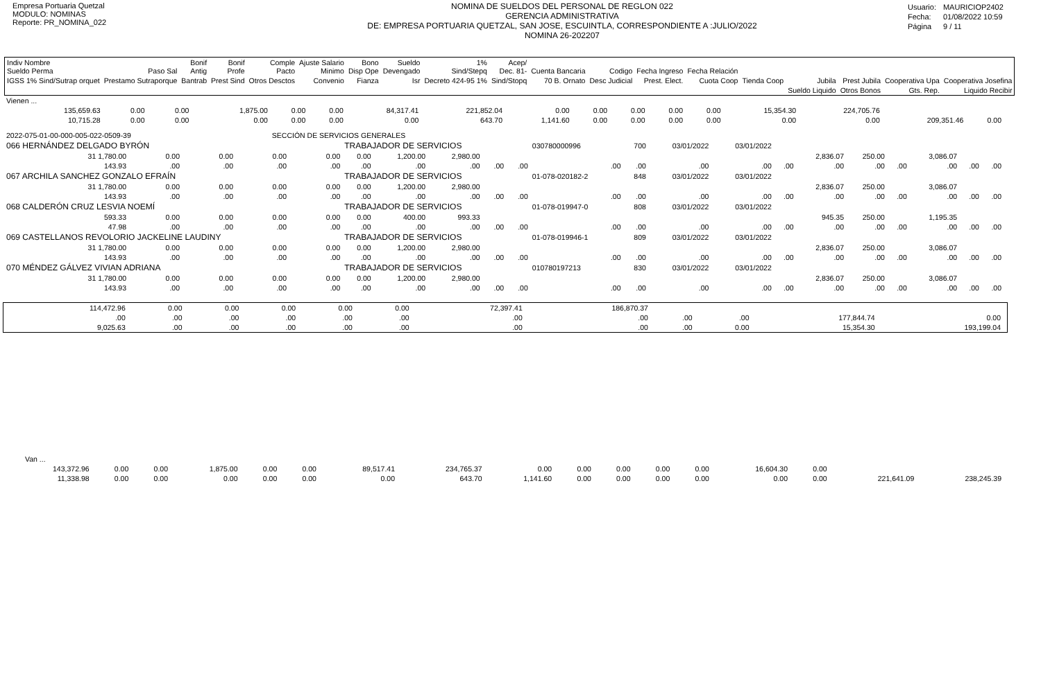Empresa Portuaria Quetzal
MODULO: NOMINAS
Reporte: PR_NOMINA_022
NOMINA DE SUELDOS DEL PERSONAL DE REGLON 022
GERENCIA ADMINISTRATIVA
DE: EMPRESA PORTUARIA QUETZAL, SAN JOSE, ESCUINTLA, CORRESPONDIENTE A :JULIO/2022
NOMINA 26-202207
| Usuario: | MAURICIOP2402 |
| Fecha: | 01/08/2022 10:59 |
| Página | 9 / 11 |
| Indiv Nombre Sueldo Perma | Paso Sal | Bonif Antig | Bonif Profe | Comple Pacto | Ajuste Salario Minimo | Bono Disp Ope | Sueldo Devengado | 1% Sind/Stepq | Acep/ Dec. 81- | Cuenta Bancaria | Codigo | Fecha Ingreso | Fecha Relación | | | | | |
| --- | --- | --- | --- | --- | --- | --- | --- | --- | --- | --- | --- | --- | --- | --- | --- | --- | --- | --- |
| IGSS 1% Sind/Sutrap orquet | Prestamo Sutraporque | Bantrab | Prest Sind | Otros Desctos | Convenio | Fianza | Isr | Decreto 424-95 1% | Sind/Stopq | 70 B. Ornato | Desc Judicial | Prest. Elect. | Cuota Coop | Tienda Coop | Jubila | Prest Jubila | Cooperativa Upa | Cooperativa Josefina |
| | | | | | | | | | | | | | | | Sueldo Liquido | Otros Bonos | Gts. Rep. | Liquido Recibir |
| Vienen ... | | | | | | | | | | | | | | | | |
| 135,659.63 | 0.00 | 0.00 | 1,875.00 | 0.00 | 0.00 | 84,317.41 | 221,852.04 | 0.00 | 0.00 | 0.00 | 0.00 | 0.00 | 15,354.30 | 224,705.76 | | |
| 10,715.28 | 0.00 | 0.00 | 0.00 | 0.00 | 0.00 | 0.00 | 643.70 | 1,141.60 | 0.00 | 0.00 | 0.00 | 0.00 | 0.00 | 0.00 | 209,351.46 | 0.00 |
| 2022-075-01-00-000-005-022-0509-39 | | | | SECCIÓN DE SERVICIOS GENERALES | | | | | | | | | | | | |
| 066 HERNÁNDEZ DELGADO BYRÓN | | | | | TRABAJADOR DE SERVICIOS | | | | | 030780000996 | 700 | 03/01/2022 | 03/01/2022 | | | | | | | |
| 31 1,780.00 | 0.00 | 0.00 | 0.00 | 0.00 | 0.00 | 1,200.00 | 2,980.00 | | | | | | | | 2,836.07 | 250.00 | | 3,086.07 | | |
| 143.93 | .00 | .00 | .00 | .00 | .00 | .00 | .00 | .00 | .00 | .00 | .00 | .00 | .00 | .00 | .00 | .00 | .00 | .00 | .00 | .00 |
| 067 ARCHILA SANCHEZ GONZALO EFRAÍN | | | | | TRABAJADOR DE SERVICIOS | | | | | 01-078-020182-2 | 848 | 03/01/2022 | 03/01/2022 | | | | | | | |
| 31 1,780.00 | 0.00 | 0.00 | 0.00 | 0.00 | 0.00 | 1,200.00 | 2,980.00 | | | | | | | | 2,836.07 | 250.00 | | 3,086.07 | | |
| 143.93 | .00 | .00 | .00 | .00 | .00 | .00 | .00 | .00 | .00 | .00 | .00 | .00 | .00 | .00 | .00 | .00 | .00 | .00 | .00 | .00 |
| 068 CALDERÓN CRUZ LESVIA NOEMÍ | | | | | TRABAJADOR DE SERVICIOS | | | | | 01-078-019947-0 | 808 | 03/01/2022 | 03/01/2022 | | | | | | | |
| 593.33 | 0.00 | 0.00 | 0.00 | 0.00 | 0.00 | 400.00 | 993.33 | | | | | | | | 945.35 | 250.00 | | 1,195.35 | | |
| 47.98 | .00 | .00 | .00 | .00 | .00 | .00 | .00 | .00 | .00 | .00 | .00 | .00 | .00 | .00 | .00 | .00 | .00 | .00 | .00 | .00 |
| 069 CASTELLANOS REVOLORIO JACKELINE LAUDINY | | | | | TRABAJADOR DE SERVICIOS | | | | | 01-078-019946-1 | 809 | 03/01/2022 | 03/01/2022 | | | | | | | |
| 31 1,780.00 | 0.00 | 0.00 | 0.00 | 0.00 | 0.00 | 1,200.00 | 2,980.00 | | | | | | | | 2,836.07 | 250.00 | | 3,086.07 | | |
| 143.93 | .00 | .00 | .00 | .00 | .00 | .00 | .00 | .00 | .00 | .00 | .00 | .00 | .00 | .00 | .00 | .00 | .00 | .00 | .00 | .00 |
| 070 MÉNDEZ GÁLVEZ VIVIAN ADRIANA | | | | | TRABAJADOR DE SERVICIOS | | | | | 010780197213 | 830 | 03/01/2022 | 03/01/2022 | | | | | | | |
| 31 1,780.00 | 0.00 | 0.00 | 0.00 | 0.00 | 0.00 | 1,200.00 | 2,980.00 | | | | | | | | 2,836.07 | 250.00 | | 3,086.07 | | |
| 143.93 | .00 | .00 | .00 | .00 | .00 | .00 | .00 | .00 | .00 | .00 | .00 | .00 | .00 | .00 | .00 | .00 | .00 | .00 | .00 | .00 |
| 114,472.96 | 0.00 | 0.00 | 0.00 | 0.00 | 0.00 | 72,397.41 | 186,870.37 | | | | |
| .00 | .00 | .00 | .00 | .00 | .00 | .00 | .00 | .00 | .00 | 177,844.74 | 0.00 |
| 9,025.63 | .00 | .00 | .00 | .00 | .00 | .00 | .00 | .00 | 0.00 | 15,354.30 | 193,199.04 |
| Van ... | | | | | | | | | | | | | | | | |
| 143,372.96 | 0.00 | 0.00 | 1,875.00 | 0.00 | 0.00 | 89,517.41 | 234,765.37 | 0.00 | 0.00 | 0.00 | 0.00 | 0.00 | 16,604.30 | 0.00 | | |
| 11,338.98 | 0.00 | 0.00 | 0.00 | 0.00 | 0.00 | 0.00 | 643.70 | 1,141.60 | 0.00 | 0.00 | 0.00 | 0.00 | 0.00 | 0.00 | 221,641.09 | 238,245.39 |